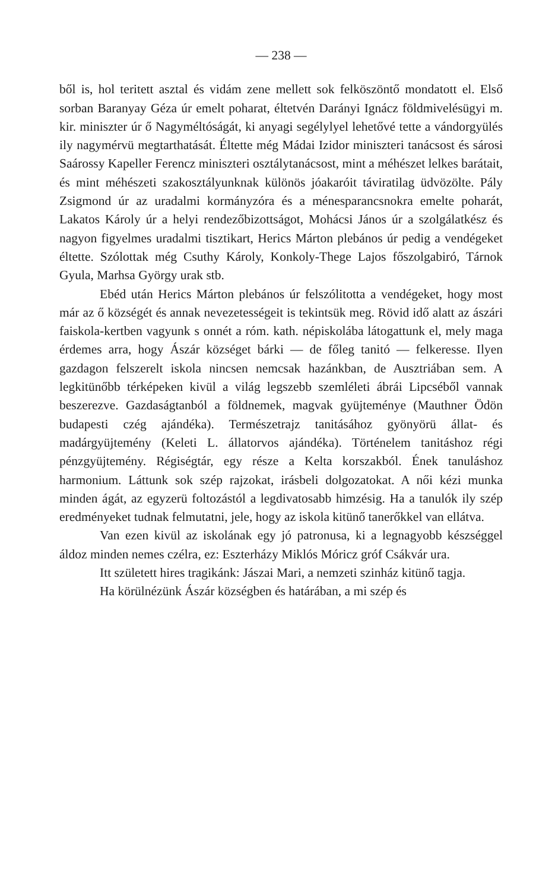— 238 —
ből is, hol teritett asztal és vidám zene mellett sok felköszöntő mondatott el. Első sorban Baranyay Géza úr emelt poharat, éltetvén Darányi Ignácz földmivelésügyi m. kir. miniszter úr ő Nagyméltóságát, ki anyagi segélylyel lehetővé tette a vándorgyülés ily nagymérvü megtarthatását. Éltette még Mádai Izidor miniszteri tanácsost és sárosi Saárossy Kapeller Ferencz miniszteri osztálytanácsost, mint a méhészet lelkes barátait, és mint méhészeti szakosztályunknak különös jóakaróit táviratilag üdvözölte. Pály Zsigmond úr az uradalmi kormányzóra és a ménesparancsnokra emelte poharát, Lakatos Károly úr a helyi rendezőbizottságot, Mohácsi János úr a szolgálatkész és nagyon figyelmes uradalmi tisztikart, Herics Márton plebános úr pedig a vendégeket éltette. Szólottak még Csuthy Károly, Konkoly-Thege Lajos főszolgabiró, Tárnok Gyula, Marhsa György urak stb.
Ebéd után Herics Márton plebános úr felszólitotta a vendégeket, hogy most már az ő községét és annak nevezetességeit is tekintsük meg. Rövid idő alatt az ászári faiskola-kertben vagyunk s onnét a róm. kath. népiskolába látogattunk el, mely maga érdemes arra, hogy Ászár községet bárki — de főleg tanitó — felkeresse. Ilyen gazdagon felszerelt iskola nincsen nemcsak hazánkban, de Ausztriában sem. A legkitünőbb térképeken kivül a világ legszebb szemléleti ábrái Lipcséből vannak beszerezve. Gazdaságtanból a földnemek, magvak gyüjteménye (Mauthner Ödön budapesti czég ajándéka). Természetrajz tanitásához gyönyörü állat- és madárgyüjtemény (Keleti L. állatorvos ajándéka). Történelem tanitáshoz régi pénzgyüjtemény. Régiségtár, egy része a Kelta korszakból. Ének tanuláshoz harmonium. Láttunk sok szép rajzokat, irásbeli dolgozatokat. A női kézi munka minden ágát, az egyzerü foltozástól a legdivatosabb himzésig. Ha a tanulók ily szép eredményeket tudnak felmutatni, jele, hogy az iskola kitünő tanerőkkel van ellátva.
Van ezen kivül az iskolának egy jó patronusa, ki a legnagyobb készséggel áldoz minden nemes czélra, ez: Eszterházy Miklós Móricz gróf Csákvár ura.
Itt született hires tragikánk: Jászai Mari, a nemzeti szinház kitünő tagja.
Ha körülnézünk Ászár községben és határában, a mi szép és